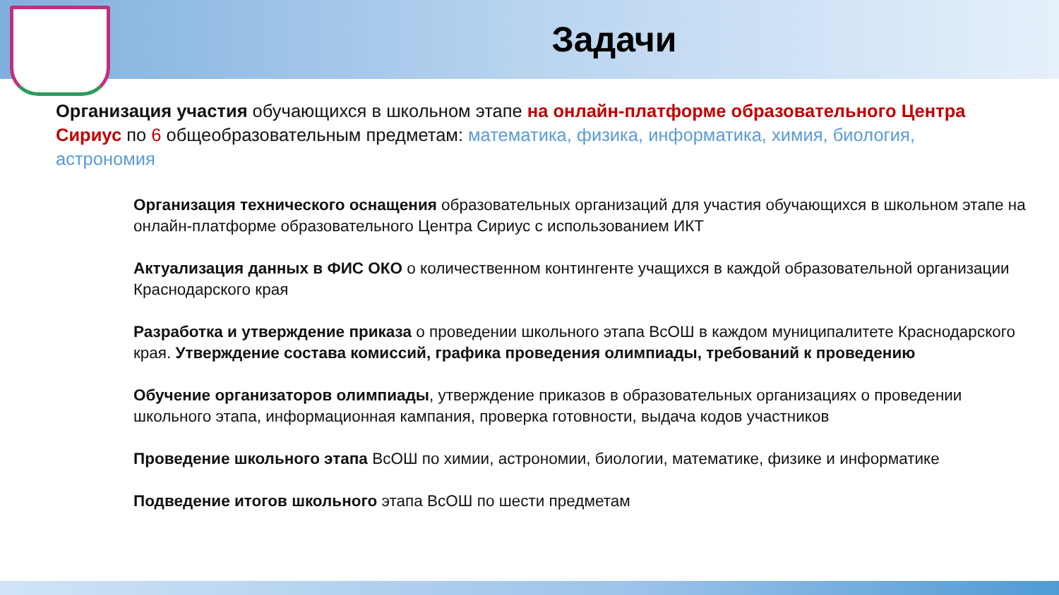Задачи
Организация участия обучающихся в школьном этапе на онлайн-платформе образовательного Центра Сириус по 6 общеобразовательным предметам: математика, физика, информатика, химия, биология, астрономия
Организация технического оснащения образовательных организаций для участия обучающихся в школьном этапе на онлайн-платформе образовательного Центра Сириус с использованием ИКТ
Актуализация данных в ФИС ОКО о количественном контингенте учащихся в каждой образовательной организации Краснодарского края
Разработка и утверждение приказа о проведении школьного этапа ВсОШ в каждом муниципалитете Краснодарского края. Утверждение состава комиссий, графика проведения олимпиады, требований к проведению
Обучение организаторов олимпиады, утверждение приказов в образовательных организациях о проведении школьного этапа, информационная кампания, проверка готовности, выдача кодов участников
Проведение школьного этапа ВсОШ по химии, астрономии, биологии, математике, физике и информатике
Подведение итогов школьного этапа ВсОШ по шести предметам